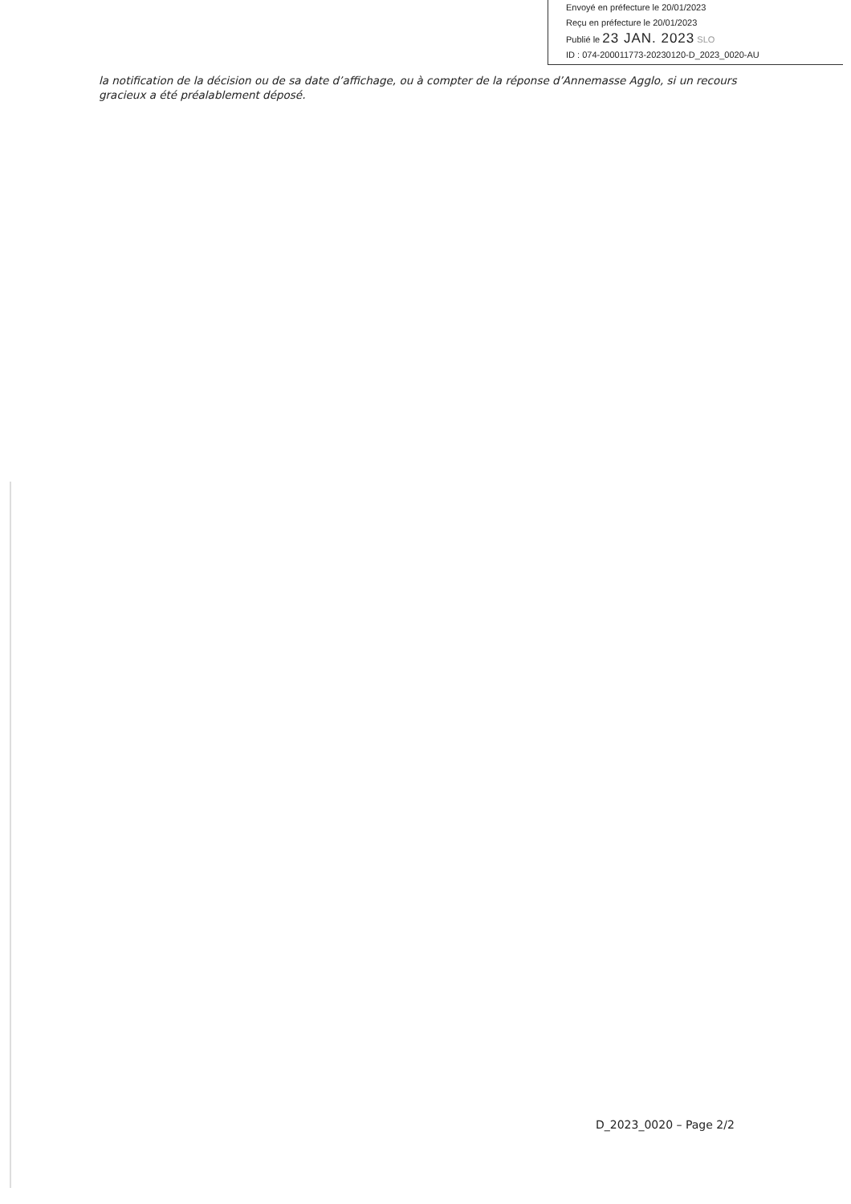Envoyé en préfecture le 20/01/2023
Reçu en préfecture le 20/01/2023
Publié le 23 JAN. 2023 SLO
ID : 074-200011773-20230120-D_2023_0020-AU
la notification de la décision ou de sa date d’affichage, ou à compter de la réponse d’Annemasse Agglo, si un recours gracieux a été préalablement déposé.
D_2023_0020 – Page 2/2